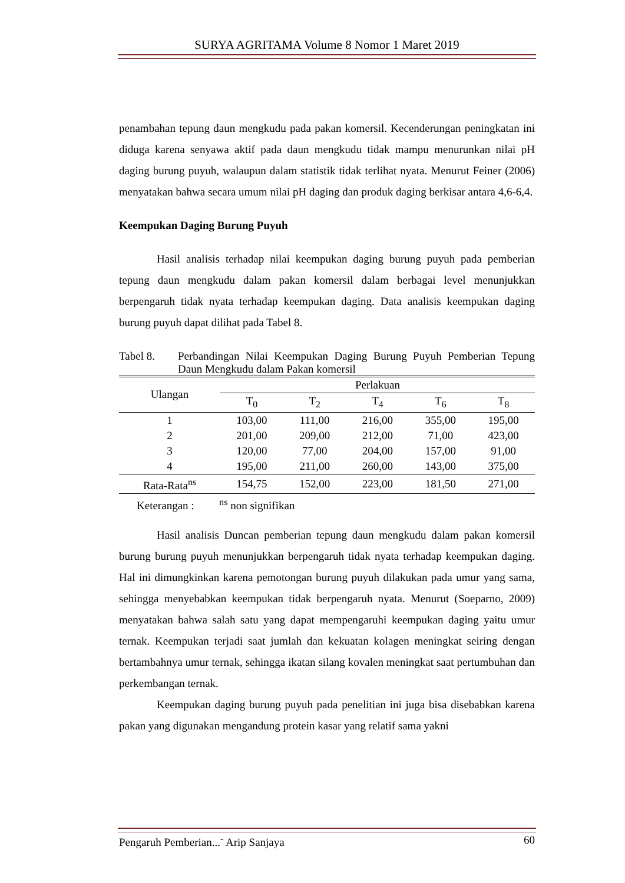SURYA AGRITAMA Volume 8 Nomor 1 Maret 2019
penambahan tepung daun mengkudu pada pakan komersil. Kecenderungan peningkatan ini diduga karena senyawa aktif pada daun mengkudu tidak mampu menurunkan nilai pH daging burung puyuh, walaupun dalam statistik tidak terlihat nyata. Menurut Feiner (2006) menyatakan bahwa secara umum nilai pH daging dan produk daging berkisar antara 4,6-6,4.
Keempukan Daging Burung Puyuh
Hasil analisis terhadap nilai keempukan daging burung puyuh pada pemberian tepung daun mengkudu dalam pakan komersil dalam berbagai level menunjukkan berpengaruh tidak nyata terhadap keempukan daging. Data analisis keempukan daging burung puyuh dapat dilihat pada Tabel 8.
Tabel 8. Perbandingan Nilai Keempukan Daging Burung Puyuh Pemberian Tepung Daun Mengkudu dalam Pakan komersil
| Ulangan | Perlakuan | | | | |
| --- | --- | --- | --- | --- | --- |
| | T<sub>0</sub> | T<sub>2</sub> | T<sub>4</sub> | T<sub>6</sub> | T<sub>8</sub> |
| 1 | 103,00 | 111,00 | 216,00 | 355,00 | 195,00 |
| 2 | 201,00 | 209,00 | 212,00 | 71,00 | 423,00 |
| 3 | 120,00 | 77,00 | 204,00 | 157,00 | 91,00 |
| 4 | 195,00 | 211,00 | 260,00 | 143,00 | 375,00 |
| Rata-Rata<sup>ns</sup> | 154,75 | 152,00 | 223,00 | 181,50 | 271,00 |
Keterangan : <sup>ns</sup> non signifikan
Hasil analisis Duncan pemberian tepung daun mengkudu dalam pakan komersil burung burung puyuh menunjukkan berpengaruh tidak nyata terhadap keempukan daging. Hal ini dimungkinkan karena pemotongan burung puyuh dilakukan pada umur yang sama, sehingga menyebabkan keempukan tidak berpengaruh nyata. Menurut (Soeparno, 2009) menyatakan bahwa salah satu yang dapat mempengaruhi keempukan daging yaitu umur ternak. Keempukan terjadi saat jumlah dan kekuatan kolagen meningkat seiring dengan bertambahnya umur ternak, sehingga ikatan silang kovalen meningkat saat pertumbuhan dan perkembangan ternak.
Keempukan daging burung puyuh pada penelitian ini juga bisa disebabkan karena pakan yang digunakan mengandung protein kasar yang relatif sama yakni
Pengaruh Pemberian...<sup>-</sup> Arip Sanjaya 60